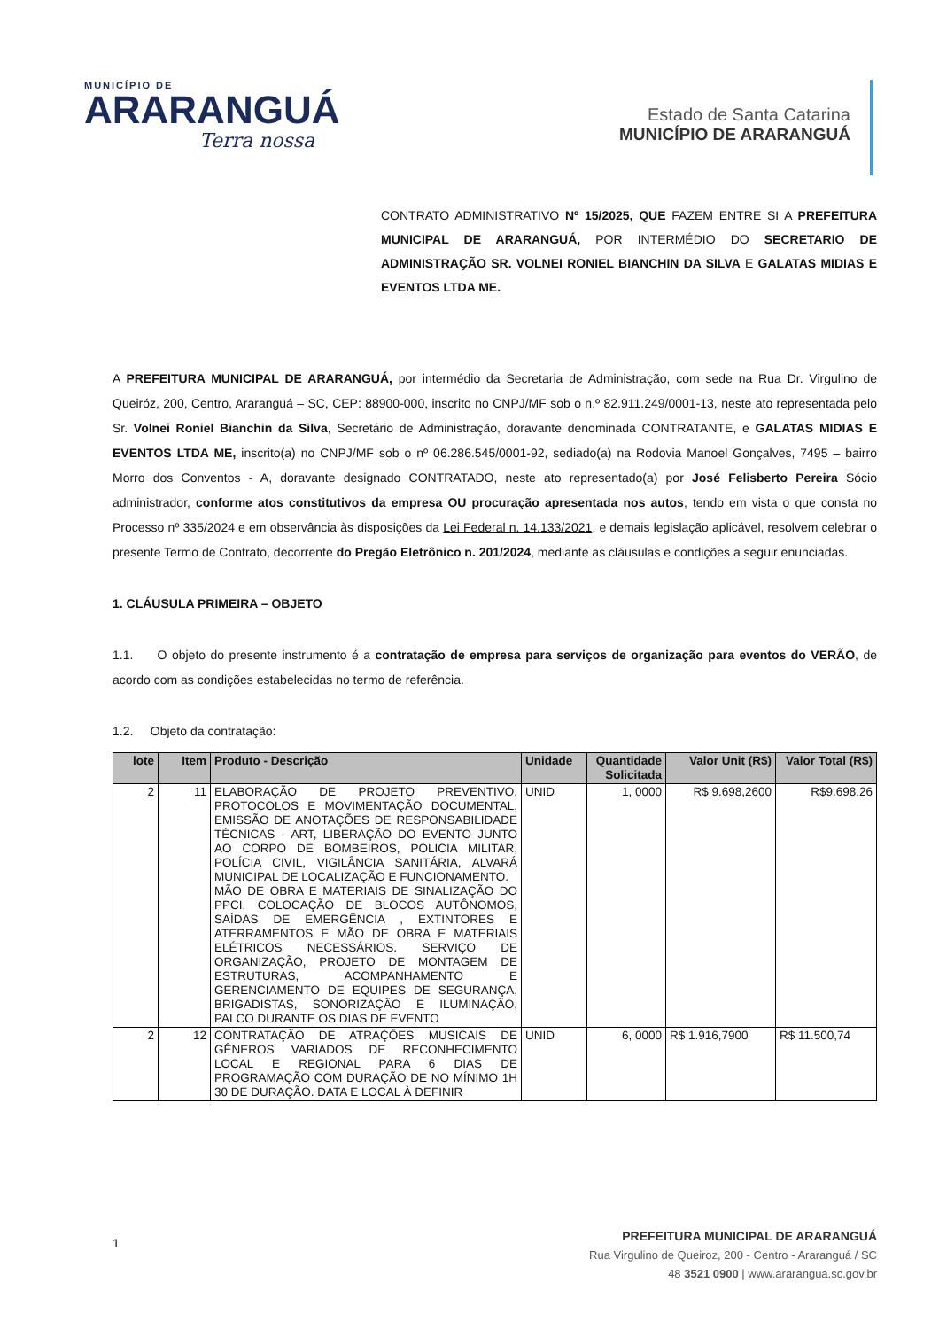MUNICÍPIO DE
ARARANGUÁ
Terra nossa
Estado de Santa Catarina
MUNICÍPIO DE ARARANGUÁ
CONTRATO ADMINISTRATIVO Nº 15/2025, QUE FAZEM ENTRE SI A PREFEITURA MUNICIPAL DE ARARANGUÁ, POR INTERMÉDIO DO SECRETARIO DE ADMINISTRAÇÃO SR. VOLNEI RONIEL BIANCHIN DA SILVA E GALATAS MIDIAS E EVENTOS LTDA ME.
A PREFEITURA MUNICIPAL DE ARARANGUÁ, por intermédio da Secretaria de Administração, com sede na Rua Dr. Virgulino de Queiróz, 200, Centro, Araranguá – SC, CEP: 88900-000, inscrito no CNPJ/MF sob o n.º 82.911.249/0001-13, neste ato representada pelo Sr. Volnei Roniel Bianchin da Silva, Secretário de Administração, doravante denominada CONTRATANTE, e GALATAS MIDIAS E EVENTOS LTDA ME, inscrito(a) no CNPJ/MF sob o nº 06.286.545/0001-92, sediado(a) na Rodovia Manoel Gonçalves, 7495 – bairro Morro dos Conventos - A, doravante designado CONTRATADO, neste ato representado(a) por José Felisberto Pereira Sócio administrador, conforme atos constitutivos da empresa OU procuração apresentada nos autos, tendo em vista o que consta no Processo nº 335/2024 e em observância às disposições da Lei Federal n. 14.133/2021, e demais legislação aplicável, resolvem celebrar o presente Termo de Contrato, decorrente do Pregão Eletrônico n. 201/2024, mediante as cláusulas e condições a seguir enunciadas.
1. CLÁUSULA PRIMEIRA – OBJETO
1.1. O objeto do presente instrumento é a contratação de empresa para serviços de organização para eventos do VERÃO, de acordo com as condições estabelecidas no termo de referência.
1.2. Objeto da contratação:
| lote | Item | Produto - Descrição | Unidade | Quantidade Solicitada | Valor Unit (R$) | Valor Total (R$) |
| --- | --- | --- | --- | --- | --- | --- |
| 2 | 11 | ELABORAÇÃO DE PROJETO PREVENTIVO, PROTOCOLOS E MOVIMENTAÇÃO DOCUMENTAL, EMISSÃO DE ANOTAÇÕES DE RESPONSABILIDADE TÉCNICAS - ART, LIBERAÇÃO DO EVENTO JUNTO AO CORPO DE BOMBEIROS, POLICIA MILITAR, POLÍCIA CIVIL, VIGILÂNCIA SANITÁRIA, ALVARÁ MUNICIPAL DE LOCALIZAÇÃO E FUNCIONAMENTO. MÃO DE OBRA E MATERIAIS DE SINALIZAÇÃO DO PPCI, COLOCAÇÃO DE BLOCOS AUTÔNOMOS, SAÍDAS DE EMERGÊNCIA , EXTINTORES E ATERRAMENTOS E MÃO DE OBRA E MATERIAIS ELÉTRICOS NECESSÁRIOS. SERVIÇO DE ORGANIZAÇÃO, PROJETO DE MONTAGEM DE ESTRUTURAS, ACOMPANHAMENTO E GERENCIAMENTO DE EQUIPES DE SEGURANÇA, BRIGADISTAS, SONORIZAÇÃO E ILUMINAÇÃO, PALCO DURANTE OS DIAS DE EVENTO | UNID | 1, 0000 | R$ 9.698,2600 | R$9.698,26 |
| 2 | 12 | CONTRATAÇÃO DE ATRAÇÕES MUSICAIS DE GÊNEROS VARIADOS DE RECONHECIMENTO LOCAL E REGIONAL PARA 6 DIAS DE PROGRAMAÇÃO COM DURAÇÃO DE NO MÍNIMO 1H 30 DE DURAÇÃO. DATA E LOCAL À DEFINIR | UNID | 6, 0000 | R$ 1.916,7900 | R$ 11.500,74 |
1
PREFEITURA MUNICIPAL DE ARARANGUÁ
Rua Virgulino de Queiroz, 200 - Centro - Araranguá / SC
48 3521 0900 | www.ararangua.sc.gov.br